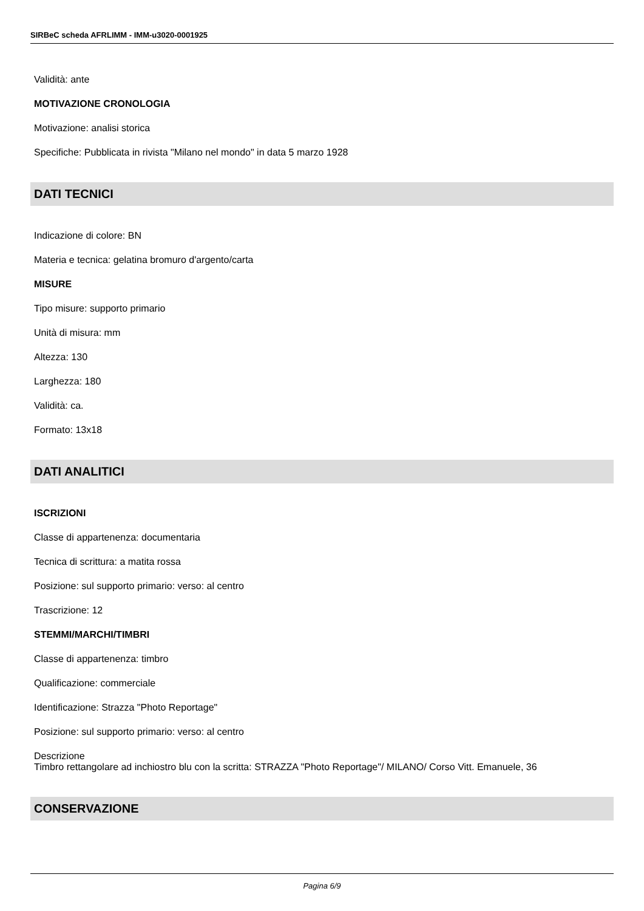SIRBeC scheda AFRLIMM - IMM-u3020-0001925
Validità: ante
MOTIVAZIONE CRONOLOGIA
Motivazione: analisi storica
Specifiche: Pubblicata in rivista "Milano nel mondo" in data 5 marzo 1928
DATI TECNICI
Indicazione di colore: BN
Materia e tecnica: gelatina bromuro d'argento/carta
MISURE
Tipo misure: supporto primario
Unità di misura: mm
Altezza: 130
Larghezza: 180
Validità: ca.
Formato: 13x18
DATI ANALITICI
ISCRIZIONI
Classe di appartenenza: documentaria
Tecnica di scrittura: a matita rossa
Posizione: sul supporto primario: verso: al centro
Trascrizione: 12
STEMMI/MARCHI/TIMBRI
Classe di appartenenza: timbro
Qualificazione: commerciale
Identificazione: Strazza "Photo Reportage"
Posizione: sul supporto primario: verso: al centro
Descrizione
Timbro rettangolare ad inchiostro blu con la scritta: STRAZZA "Photo Reportage"/ MILANO/ Corso Vitt. Emanuele, 36
CONSERVAZIONE
Pagina 6/9